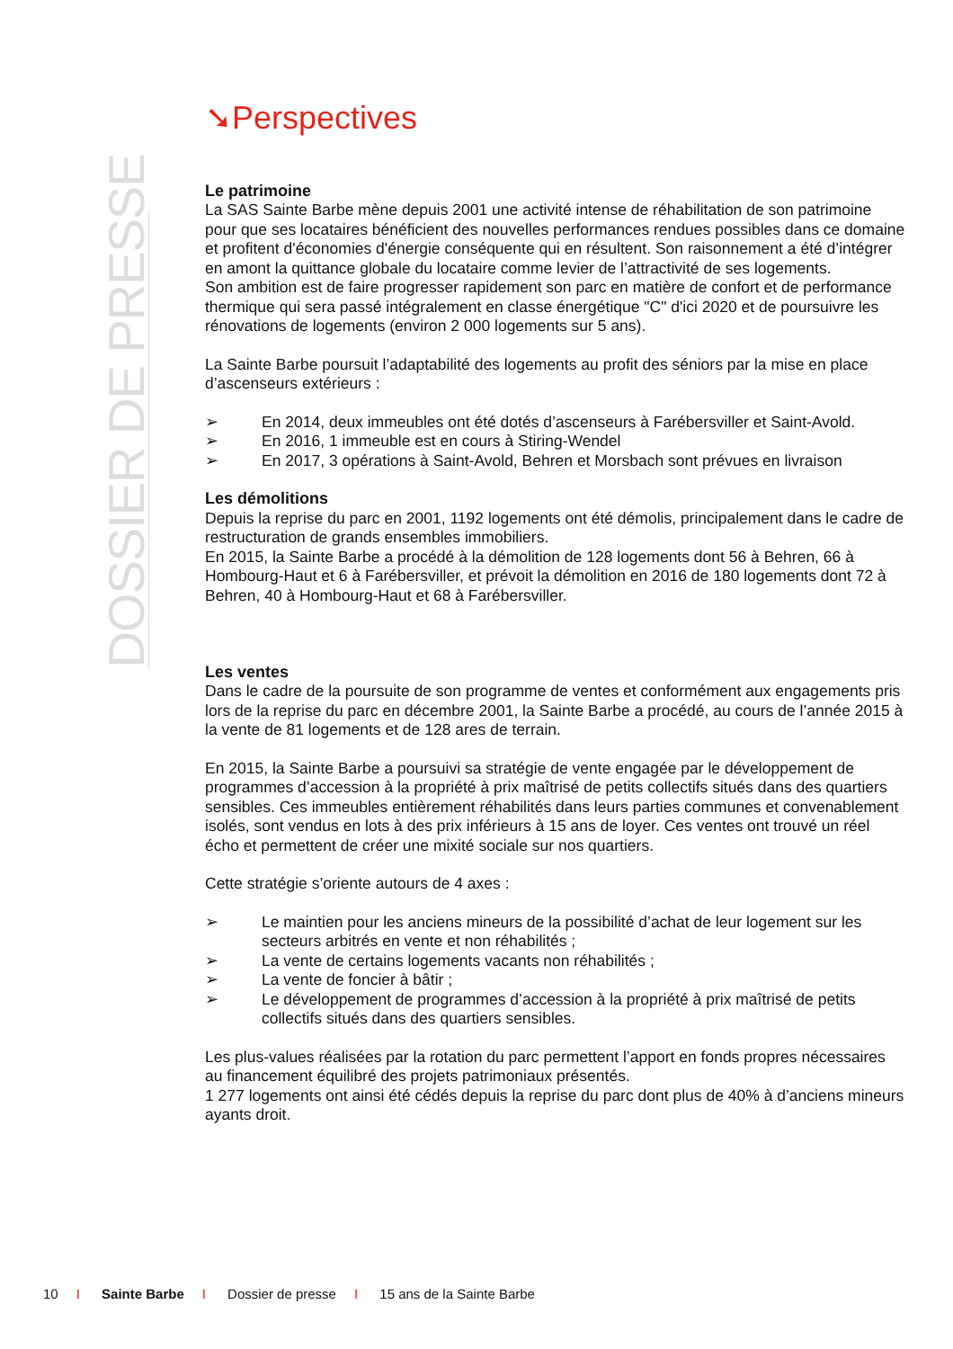DOSSIER DE PRESSE
➘Perspectives
Le patrimoine
La SAS Sainte Barbe mène depuis 2001 une activité intense de réhabilitation de son patrimoine pour que ses locataires bénéficient des nouvelles performances rendues possibles dans ce domaine et profitent d'économies d'énergie conséquente qui en résultent. Son raisonnement a été d’intégrer en amont la quittance globale du locataire comme levier de l’attractivité de ses logements.
Son ambition est de faire progresser rapidement son parc en matière de confort et de performance thermique qui sera passé intégralement en classe énergétique "C" d'ici 2020 et de poursuivre les rénovations de logements (environ 2 000 logements sur 5 ans).
La Sainte Barbe poursuit l’adaptabilité des logements au profit des séniors par la mise en place d’ascenseurs extérieurs :
➢ En 2014, deux immeubles ont été dotés d’ascenseurs à Farébersviller et Saint-Avold.
➢ En 2016, 1 immeuble est en cours à Stiring-Wendel
➢ En 2017, 3 opérations à Saint-Avold, Behren et Morsbach sont prévues en livraison
Les démolitions
Depuis la reprise du parc en 2001, 1192 logements ont été démolis, principalement dans le cadre de restructuration de grands ensembles immobiliers.
En 2015, la Sainte Barbe a procédé à la démolition de 128 logements dont 56 à Behren, 66 à Hombourg-Haut et 6 à Farébersviller, et prévoit la démolition en 2016 de 180 logements dont 72 à Behren, 40 à Hombourg-Haut et 68 à Farébersviller.
Les ventes
Dans le cadre de la poursuite de son programme de ventes et conformément aux engagements pris lors de la reprise du parc en décembre 2001, la Sainte Barbe a procédé, au cours de l’année 2015 à la vente de 81 logements et de 128 ares de terrain.
En 2015, la Sainte Barbe a poursuivi sa stratégie de vente engagée par le développement de programmes d’accession à la propriété à prix maîtrisé de petits collectifs situés dans des quartiers sensibles. Ces immeubles entièrement réhabilités dans leurs parties communes et convenablement isolés, sont vendus en lots à des prix inférieurs à 15 ans de loyer. Ces ventes ont trouvé un réel écho et permettent de créer une mixité sociale sur nos quartiers.
Cette stratégie s’oriente autours de 4 axes :
➢ Le maintien pour les anciens mineurs de la possibilité d’achat de leur logement sur les secteurs arbitrés en vente et non réhabilités ;
➢ La vente de certains logements vacants non réhabilités ;
➢ La vente de foncier à bâtir ;
➢ Le développement de programmes d’accession à la propriété à prix maîtrisé de petits collectifs situés dans des quartiers sensibles.
Les plus-values réalisées par la rotation du parc permettent l’apport en fonds propres nécessaires au financement équilibré des projets patrimoniaux présentés.
1 277 logements ont ainsi été cédés depuis la reprise du parc dont plus de 40% à d’anciens mineurs ayants droit.
10 I Sainte Barbe I Dossier de presse I 15 ans de la Sainte Barbe